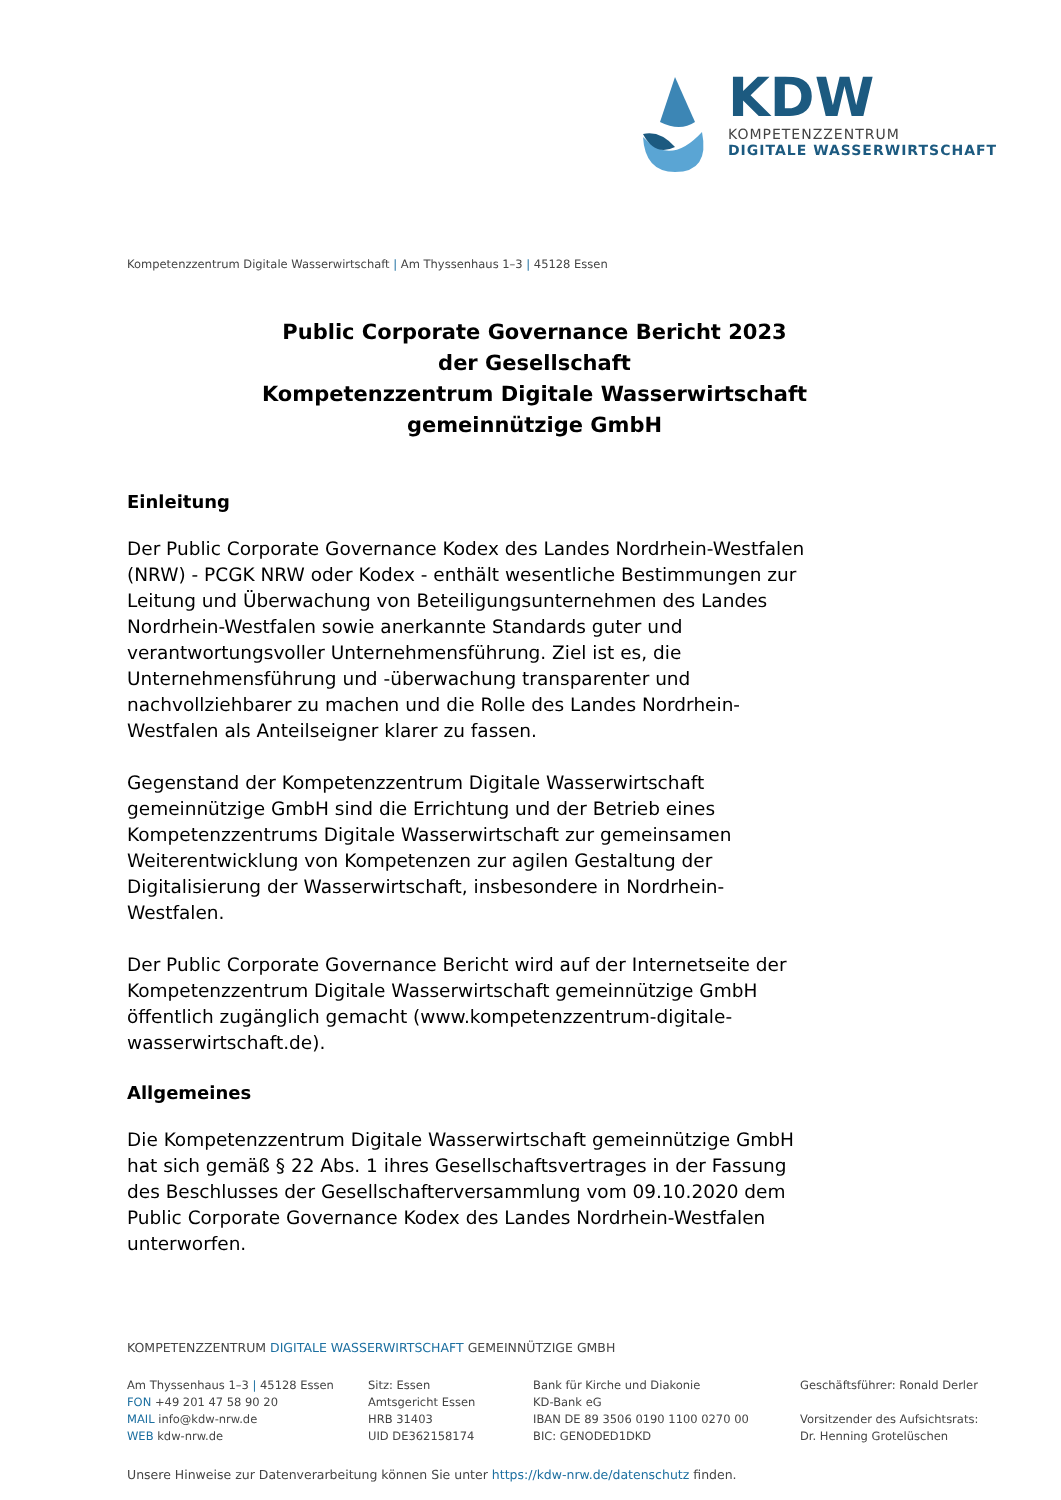KDW
KOMPETENZZENTRUM
DIGITALE WASSERWIRTSCHAFT
Kompetenzzentrum Digitale Wasserwirtschaft | Am Thyssenhaus 1–3 | 45128 Essen
Public Corporate Governance Bericht 2023
der Gesellschaft
Kompetenzzentrum Digitale Wasserwirtschaft
gemeinnützige GmbH
Einleitung
Der Public Corporate Governance Kodex des Landes Nordrhein-Westfalen (NRW) - PCGK NRW oder Kodex - enthält wesentliche Bestimmungen zur Leitung und Überwachung von Beteiligungsunternehmen des Landes Nordrhein-Westfalen sowie anerkannte Standards guter und verantwortungsvoller Unternehmensführung. Ziel ist es, die Unternehmensführung und -überwachung transparenter und nachvollziehbarer zu machen und die Rolle des Landes Nordrhein-Westfalen als Anteilseigner klarer zu fassen.
Gegenstand der Kompetenzzentrum Digitale Wasserwirtschaft gemeinnützige GmbH sind die Errichtung und der Betrieb eines Kompetenzzentrums Digitale Wasserwirtschaft zur gemeinsamen Weiterentwicklung von Kompetenzen zur agilen Gestaltung der Digitalisierung der Wasserwirtschaft, insbesondere in Nordrhein-Westfalen.
Der Public Corporate Governance Bericht wird auf der Internetseite der Kompetenzzentrum Digitale Wasserwirtschaft gemeinnützige GmbH öffentlich zugänglich gemacht (www.kompetenzzentrum-digitale-wasserwirtschaft.de).
Allgemeines
Die Kompetenzzentrum Digitale Wasserwirtschaft gemeinnützige GmbH hat sich gemäß § 22 Abs. 1 ihres Gesellschaftsvertrages in der Fassung des Beschlusses der Gesellschafterversammlung vom 09.10.2020 dem Public Corporate Governance Kodex des Landes Nordrhein-Westfalen unterworfen.
KOMPETENZZENTRUM DIGITALE WASSERWIRTSCHAFT GEMEINNÜTZIGE GMBH
Am Thyssenhaus 1–3 | 45128 Essen
FON +49 201 47 58 90 20
MAIL info@kdw-nrw.de
WEB kdw-nrw.de
Sitz: Essen
Amtsgericht Essen
HRB 31403
UID DE362158174
Bank für Kirche und Diakonie
KD-Bank eG
IBAN DE 89 3506 0190 1100 0270 00
BIC: GENODED1DKD
Geschäftsführer: Ronald Derler
Vorsitzender des Aufsichtsrats:
Dr. Henning Grotelüschen
Unsere Hinweise zur Datenverarbeitung können Sie unter https://kdw-nrw.de/datenschutz finden.